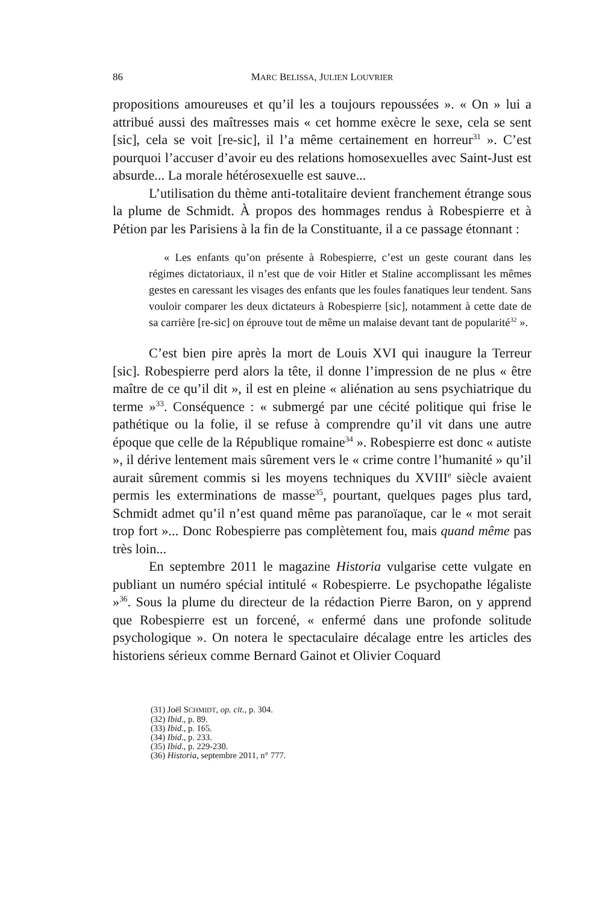86 MARC BELISSA, JULIEN LOUVRIER
propositions amoureuses et qu’il les a toujours repoussées ». « On » lui a attribué aussi des maîtresses mais « cet homme exècre le sexe, cela se sent [sic], cela se voit [re-sic], il l’a même certainement en horreur<sup>31</sup> ». C’est pourquoi l’accuser d’avoir eu des relations homosexuelles avec Saint-Just est absurde... La morale hétérosexuelle est sauve...
L’utilisation du thème anti-totalitaire devient franchement étrange sous la plume de Schmidt. À propos des hommages rendus à Robespierre et à Pétion par les Parisiens à la fin de la Constituante, il a ce passage étonnant :
« Les enfants qu’on présente à Robespierre, c’est un geste courant dans les régimes dictatoriaux, il n’est que de voir Hitler et Staline accomplissant les mêmes gestes en caressant les visages des enfants que les foules fanatiques leur tendent. Sans vouloir comparer les deux dictateurs à Robespierre [sic], notamment à cette date de sa carrière [re-sic] on éprouve tout de même un malaise devant tant de popularité<sup>32</sup> ».
C’est bien pire après la mort de Louis XVI qui inaugure la Terreur [sic]. Robespierre perd alors la tête, il donne l’impression de ne plus « être maître de ce qu’il dit », il est en pleine « aliénation au sens psychiatrique du terme »<sup>33</sup>. Conséquence : « submergé par une cécité politique qui frise le pathétique ou la folie, il se refuse à comprendre qu’il vit dans une autre époque que celle de la République romaine<sup>34</sup> ». Robespierre est donc « autiste », il dérive lentement mais sûrement vers le « crime contre l’humanité » qu’il aurait sûrement commis si les moyens techniques du XVIII<sup>e</sup> siècle avaient permis les exterminations de masse<sup>35</sup>, pourtant, quelques pages plus tard, Schmidt admet qu’il n’est quand même pas paranoïaque, car le « mot serait trop fort »... Donc Robespierre pas complètement fou, mais quand même pas très loin...
En septembre 2011 le magazine Historia vulgarise cette vulgate en publiant un numéro spécial intitulé « Robespierre. Le psychopathe légaliste »<sup>36</sup>. Sous la plume du directeur de la rédaction Pierre Baron, on y apprend que Robespierre est un forcené, « enfermé dans une profonde solitude psychologique ». On notera le spectaculaire décalage entre les articles des historiens sérieux comme Bernard Gainot et Olivier Coquard
(31) Joël SCHMIDT, op. cit., p. 304.
(32) Ibid., p. 89.
(33) Ibid., p. 165.
(34) Ibid., p. 233.
(35) Ibid., p. 229-230.
(36) Historia, septembre 2011, n° 777.